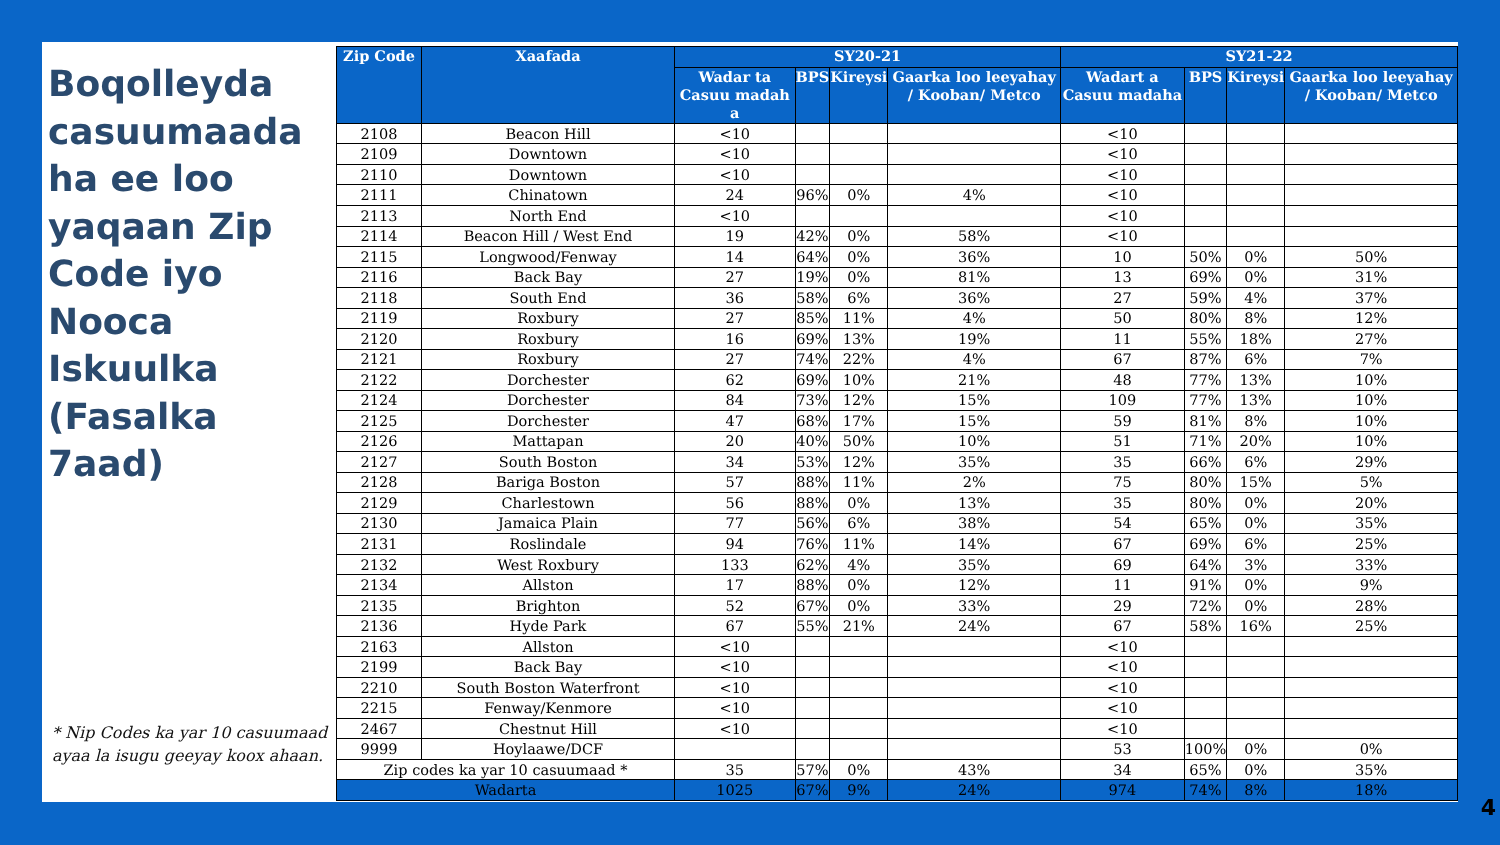Boqolleyda casuumaada ha ee loo yaqaan Zip Code iyo Nooca Iskuulka (Fasalka 7aad)
* Nip Codes ka yar 10 casuumaad ayaa la isugu geeyay koox ahaan.
| Zip Code | Xaafada | SY20-21 | | | | SY21-22 | | | |
| --- | --- | --- | --- | --- | --- | --- | --- | --- | --- |
| | | Wadar ta Casuu madah a | BPS | Kireysi | Gaarka loo leeyahay / Kooban/ Metco | Wadart a Casuu madaha | BPS | Kireysi | Gaarka loo leeyahay / Kooban/ Metco |
| 2108 | Beacon Hill | <10 | | | | <10 | | | |
| 2109 | Downtown | <10 | | | | <10 | | | |
| 2110 | Downtown | <10 | | | | <10 | | | |
| 2111 | Chinatown | 24 | 96% | 0% | 4% | <10 | | | |
| 2113 | North End | <10 | | | | <10 | | | |
| 2114 | Beacon Hill / West End | 19 | 42% | 0% | 58% | <10 | | | |
| 2115 | Longwood/Fenway | 14 | 64% | 0% | 36% | 10 | 50% | 0% | 50% |
| 2116 | Back Bay | 27 | 19% | 0% | 81% | 13 | 69% | 0% | 31% |
| 2118 | South End | 36 | 58% | 6% | 36% | 27 | 59% | 4% | 37% |
| 2119 | Roxbury | 27 | 85% | 11% | 4% | 50 | 80% | 8% | 12% |
| 2120 | Roxbury | 16 | 69% | 13% | 19% | 11 | 55% | 18% | 27% |
| 2121 | Roxbury | 27 | 74% | 22% | 4% | 67 | 87% | 6% | 7% |
| 2122 | Dorchester | 62 | 69% | 10% | 21% | 48 | 77% | 13% | 10% |
| 2124 | Dorchester | 84 | 73% | 12% | 15% | 109 | 77% | 13% | 10% |
| 2125 | Dorchester | 47 | 68% | 17% | 15% | 59 | 81% | 8% | 10% |
| 2126 | Mattapan | 20 | 40% | 50% | 10% | 51 | 71% | 20% | 10% |
| 2127 | South Boston | 34 | 53% | 12% | 35% | 35 | 66% | 6% | 29% |
| 2128 | Bariga Boston | 57 | 88% | 11% | 2% | 75 | 80% | 15% | 5% |
| 2129 | Charlestown | 56 | 88% | 0% | 13% | 35 | 80% | 0% | 20% |
| 2130 | Jamaica Plain | 77 | 56% | 6% | 38% | 54 | 65% | 0% | 35% |
| 2131 | Roslindale | 94 | 76% | 11% | 14% | 67 | 69% | 6% | 25% |
| 2132 | West Roxbury | 133 | 62% | 4% | 35% | 69 | 64% | 3% | 33% |
| 2134 | Allston | 17 | 88% | 0% | 12% | 11 | 91% | 0% | 9% |
| 2135 | Brighton | 52 | 67% | 0% | 33% | 29 | 72% | 0% | 28% |
| 2136 | Hyde Park | 67 | 55% | 21% | 24% | 67 | 58% | 16% | 25% |
| 2163 | Allston | <10 | | | | <10 | | | |
| 2199 | Back Bay | <10 | | | | <10 | | | |
| 2210 | South Boston Waterfront | <10 | | | | <10 | | | |
| 2215 | Fenway/Kenmore | <10 | | | | <10 | | | |
| 2467 | Chestnut Hill | <10 | | | | <10 | | | |
| 9999 | Hoylaawe/DCF | | | | | 53 | 100% | 0% | 0% |
| Zip codes ka yar 10 casuumaad * | | 35 | 57% | 0% | 43% | 34 | 65% | 0% | 35% |
| Wadarta | | 1025 | 67% | 9% | 24% | 974 | 74% | 8% | 18% |
4